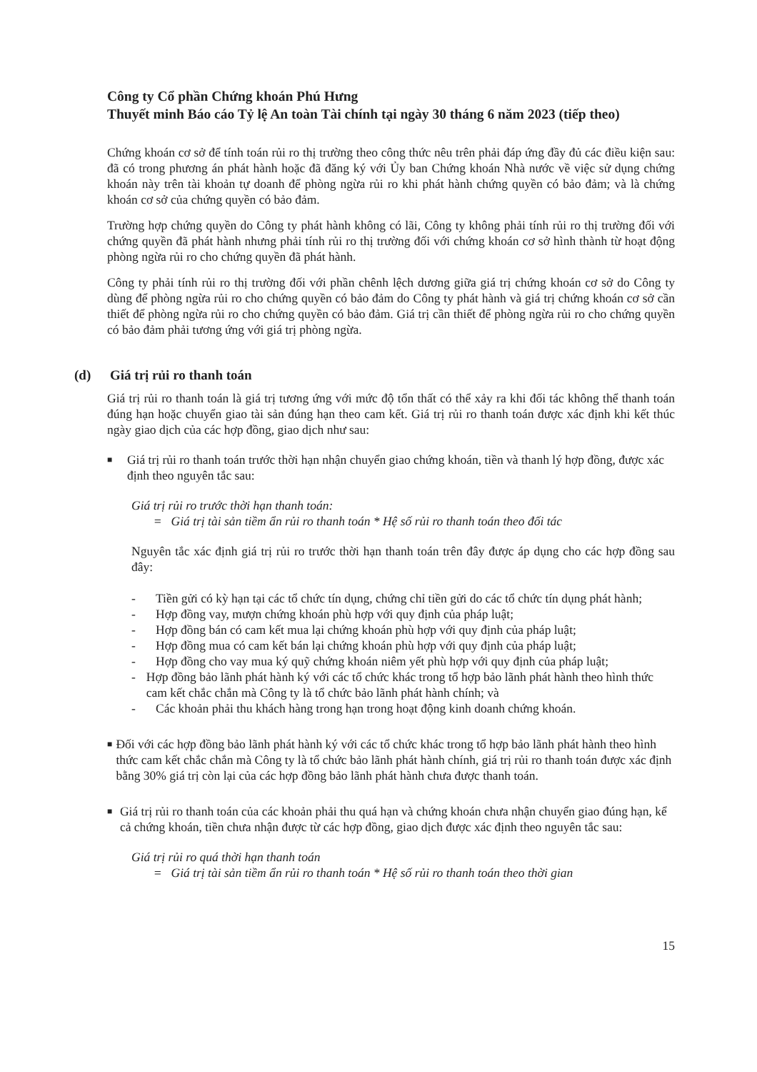Công ty Cổ phần Chứng khoán Phú Hưng
Thuyết minh Báo cáo Tỷ lệ An toàn Tài chính tại ngày 30 tháng 6 năm 2023 (tiếp theo)
Chứng khoán cơ sở để tính toán rủi ro thị trường theo công thức nêu trên phải đáp ứng đầy đủ các điều kiện sau: đã có trong phương án phát hành hoặc đã đăng ký với Ủy ban Chứng khoán Nhà nước về việc sử dụng chứng khoán này trên tài khoản tự doanh để phòng ngừa rủi ro khi phát hành chứng quyền có bảo đảm; và là chứng khoán cơ sở của chứng quyền có bảo đảm.
Trường hợp chứng quyền do Công ty phát hành không có lãi, Công ty không phải tính rủi ro thị trường đối với chứng quyền đã phát hành nhưng phải tính rủi ro thị trường đối với chứng khoán cơ sở hình thành từ hoạt động phòng ngừa rủi ro cho chứng quyền đã phát hành.
Công ty phải tính rủi ro thị trường đối với phần chênh lệch dương giữa giá trị chứng khoán cơ sở do Công ty dùng để phòng ngừa rủi ro cho chứng quyền có bảo đảm do Công ty phát hành và giá trị chứng khoán cơ sở cần thiết để phòng ngừa rủi ro cho chứng quyền có bảo đảm. Giá trị cần thiết để phòng ngừa rủi ro cho chứng quyền có bảo đảm phải tương ứng với giá trị phòng ngừa.
(d) Giá trị rủi ro thanh toán
Giá trị rủi ro thanh toán là giá trị tương ứng với mức độ tổn thất có thể xảy ra khi đối tác không thể thanh toán đúng hạn hoặc chuyển giao tài sản đúng hạn theo cam kết. Giá trị rủi ro thanh toán được xác định khi kết thúc ngày giao dịch của các hợp đồng, giao dịch như sau:
■
Giá trị rủi ro thanh toán trước thời hạn nhận chuyển giao chứng khoán, tiền và thanh lý hợp đồng, được xác định theo nguyên tắc sau:
Giá trị rủi ro trước thời hạn thanh toán:
= Giá trị tài sản tiềm ẩn rủi ro thanh toán * Hệ số rủi ro thanh toán theo đối tác
Nguyên tắc xác định giá trị rủi ro trước thời hạn thanh toán trên đây được áp dụng cho các hợp đồng sau đây:
- Tiền gửi có kỳ hạn tại các tổ chức tín dụng, chứng chỉ tiền gửi do các tổ chức tín dụng phát hành;
- Hợp đồng vay, mượn chứng khoán phù hợp với quy định của pháp luật;
- Hợp đồng bán có cam kết mua lại chứng khoán phù hợp với quy định của pháp luật;
- Hợp đồng mua có cam kết bán lại chứng khoán phù hợp với quy định của pháp luật;
- Hợp đồng cho vay mua ký quỹ chứng khoán niêm yết phù hợp với quy định của pháp luật;
- Hợp đồng bảo lãnh phát hành ký với các tổ chức khác trong tổ hợp bảo lãnh phát hành theo hình thức cam kết chắc chắn mà Công ty là tổ chức bảo lãnh phát hành chính; và
- Các khoản phải thu khách hàng trong hạn trong hoạt động kinh doanh chứng khoán.
■
Đối với các hợp đồng bảo lãnh phát hành ký với các tổ chức khác trong tổ hợp bảo lãnh phát hành theo hình thức cam kết chắc chắn mà Công ty là tổ chức bảo lãnh phát hành chính, giá trị rủi ro thanh toán được xác định bằng 30% giá trị còn lại của các hợp đồng bảo lãnh phát hành chưa được thanh toán.
■
Giá trị rủi ro thanh toán của các khoản phải thu quá hạn và chứng khoán chưa nhận chuyển giao đúng hạn, kể cả chứng khoán, tiền chưa nhận được từ các hợp đồng, giao dịch được xác định theo nguyên tắc sau:
Giá trị rủi ro quá thời hạn thanh toán
= Giá trị tài sản tiềm ẩn rủi ro thanh toán * Hệ số rủi ro thanh toán theo thời gian
15